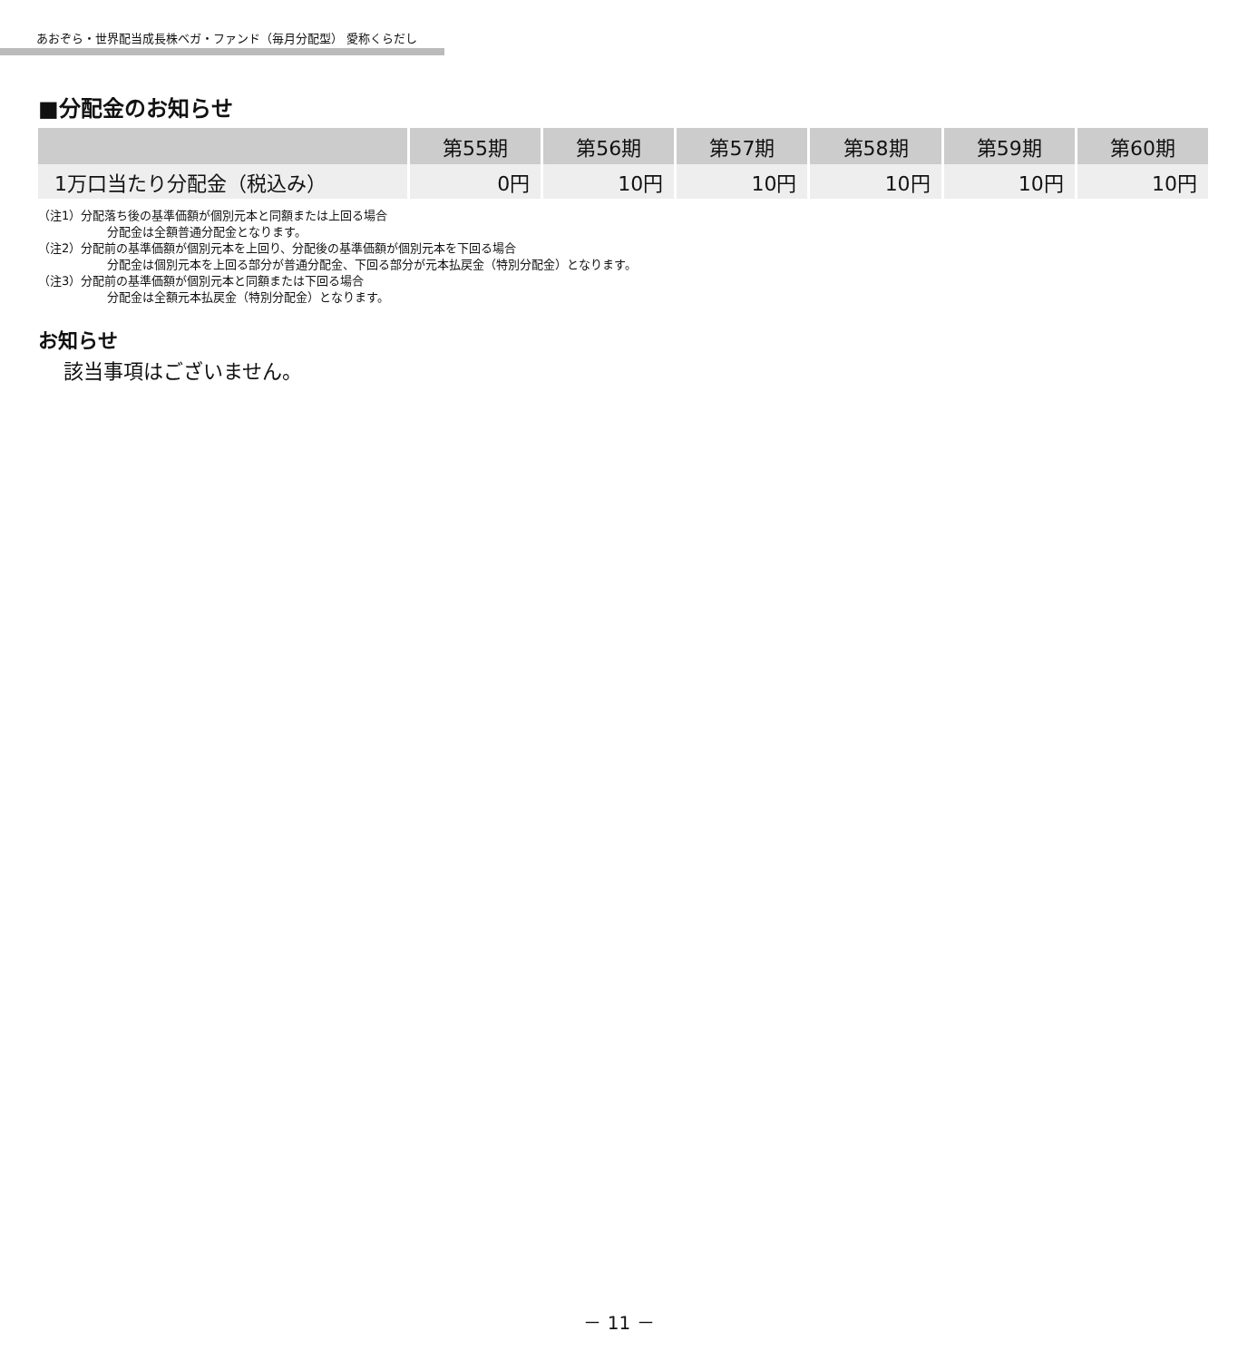あおぞら・世界配当成長株ベガ・ファンド（毎月分配型） 愛称くらだし
■分配金のお知らせ
| | 第55期 | 第56期 | 第57期 | 第58期 | 第59期 | 第60期 |
| --- | --- | --- | --- | --- | --- | --- |
| 1万口当たり分配金（税込み） | 0円 | 10円 | 10円 | 10円 | 10円 | 10円 |
（注1）分配落ち後の基準価額が個別元本と同額または上回る場合
分配金は全額普通分配金となります。
（注2）分配前の基準価額が個別元本を上回り、分配後の基準価額が個別元本を下回る場合
分配金は個別元本を上回る部分が普通分配金、下回る部分が元本払戻金（特別分配金）となります。
（注3）分配前の基準価額が個別元本と同額または下回る場合
分配金は全額元本払戻金（特別分配金）となります。
お知らせ
該当事項はございません。
－ 11 －